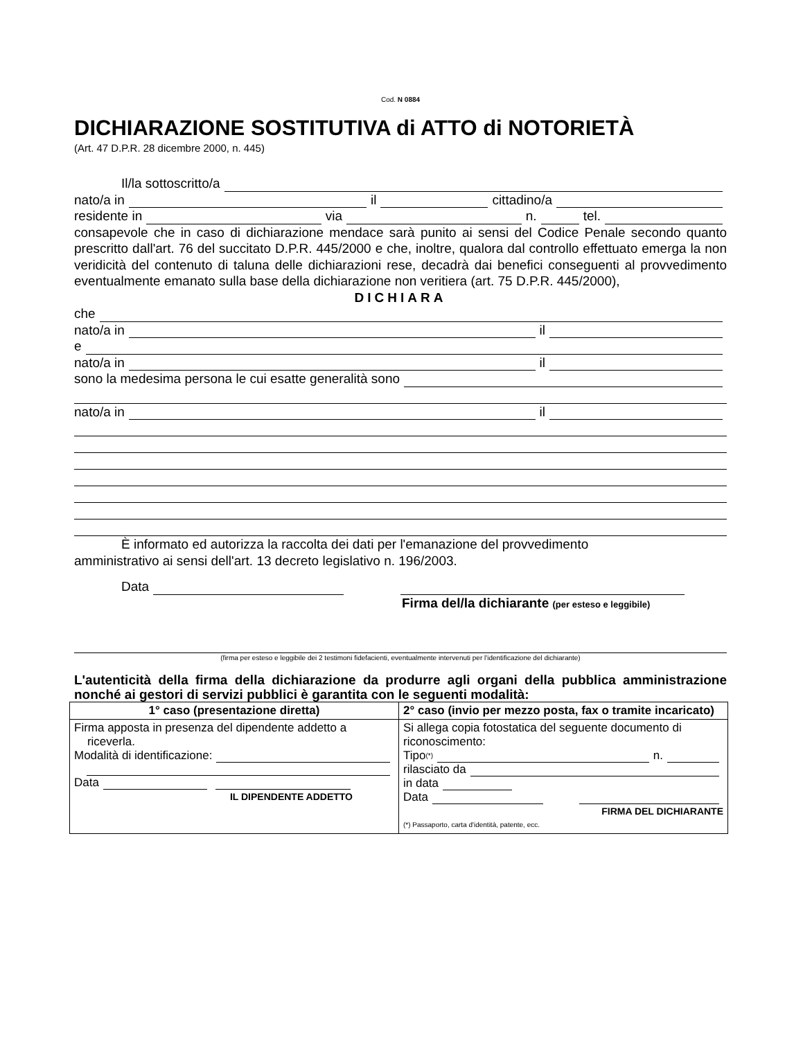Cod. N 0884
DICHIARAZIONE SOSTITUTIVA di ATTO di NOTORIETÀ
(Art. 47 D.P.R. 28 dicembre 2000, n. 445)
Il/la sottoscritto/a
nato/a in il cittadino/a
residente in via n. tel.
consapevole che in caso di dichiarazione mendace sarà punito ai sensi del Codice Penale secondo quanto prescritto dall'art. 76 del succitato D.P.R. 445/2000 e che, inoltre, qualora dal controllo effettuato emerga la non veridicità del contenuto di taluna delle dichiarazioni rese, decadrà dai benefici conseguenti al provvedimento eventualmente emanato sulla base della dichiarazione non veritiera (art. 75 D.P.R. 445/2000),
DICHIARA
che
nato/a in il
e
nato/a in il
sono la medesima persona le cui esatte generalità sono
nato/a in il
È informato ed autorizza la raccolta dei dati per l'emanazione del provvedimento
amministrativo ai sensi dell'art. 13 decreto legislativo n. 196/2003.
Data
Firma del/la dichiarante (per esteso e leggibile)
(firma per esteso e leggibile dei 2 testimoni fidefacienti, eventualmente intervenuti per l'identificazione del dichiarante)
L'autenticità della firma della dichiarazione da produrre agli organi della pubblica amministrazione nonché ai gestori di servizi pubblici è garantita con le seguenti modalità:
| 1° caso (presentazione diretta) | 2° caso (invio per mezzo posta, fax o tramite incaricato) |
| --- | --- |
| Firma apposta in presenza del dipendente addetto a riceverla. Modalità di identificazione: Data IL DIPENDENTE ADDETTO | Si allega copia fotostatica del seguente documento di riconoscimento: Tipo<sup>(*)</sup> n. rilasciato da in data Data FIRMA DEL DICHIARANTE (*) Passaporto, carta d'identità, patente, ecc. |